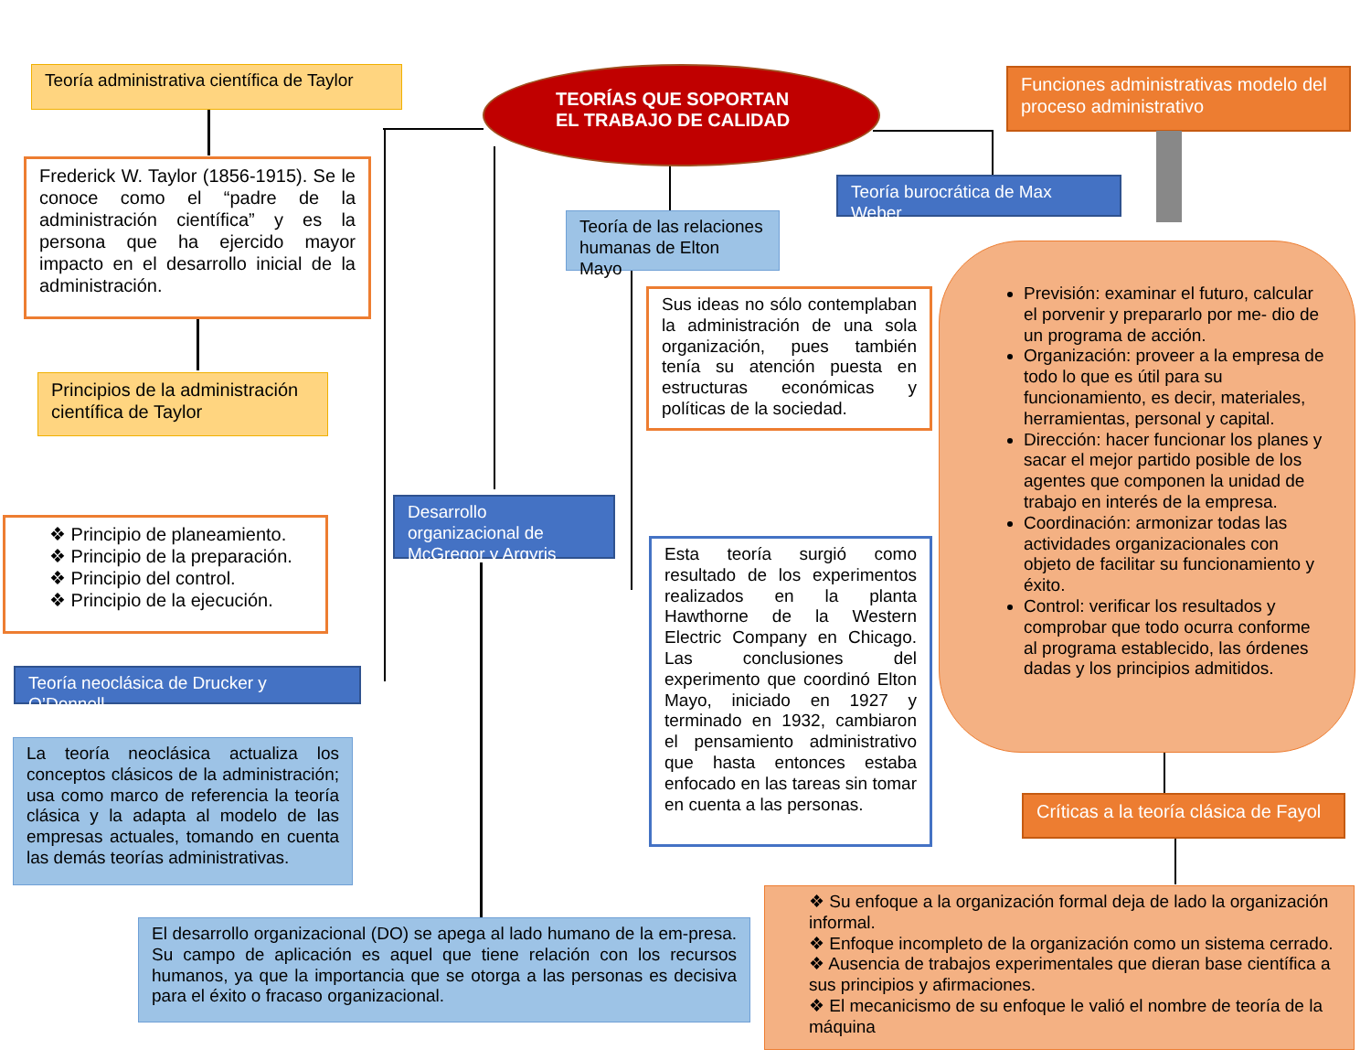TEORÍAS QUE SOPORTAN
EL TRABAJO DE CALIDAD
Teoría administrativa científica de Taylor
Frederick W. Taylor (1856-1915). Se le conoce como el “padre de la administración científica” y es la persona que ha ejercido mayor impacto en el desarrollo inicial de la administración.
Principios de la administración científica de Taylor
❖ Principio de planeamiento.
❖ Principio de la preparación.
❖ Principio del control.
❖ Principio de la ejecución.
Teoría neoclásica de Drucker y O’Donnell
La teoría neoclásica actualiza los conceptos clásicos de la administración; usa como marco de referencia la teoría clásica y la adapta al modelo de las empresas actuales, tomando en cuenta las demás teorías administrativas.
Desarrollo organizacional de McGregor y Argyris
El desarrollo organizacional (DO) se apega al lado humano de la em-presa. Su campo de aplicación es aquel que tiene relación con los recursos humanos, ya que la importancia que se otorga a las personas es decisiva para el éxito o fracaso organizacional.
Teoría de las relaciones humanas de Elton Mayo
Teoría burocrática de Max Weber
Sus ideas no sólo contemplaban la administración de una sola organización, pues también tenía su atención puesta en estructuras económicas y políticas de la sociedad.
Esta teoría surgió como resultado de los experimentos realizados en la planta Hawthorne de la Western Electric Company en Chicago. Las conclusiones del experimento que coordinó Elton Mayo, iniciado en 1927 y terminado en 1932, cambiaron el pensamiento administrativo que hasta entonces estaba enfocado en las tareas sin tomar en cuenta a las personas.
Funciones administrativas modelo del proceso administrativo
Previsión: examinar el futuro, calcular el porvenir y prepararlo por me- dio de un programa de acción.
Organización: proveer a la empresa de todo lo que es útil para su funcionamiento, es decir, materiales, herramientas, personal y capital.
Dirección: hacer funcionar los planes y sacar el mejor partido posible de los agentes que componen la unidad de trabajo en interés de la empresa.
Coordinación: armonizar todas las actividades organizacionales con objeto de facilitar su funcionamiento y éxito.
Control: verificar los resultados y comprobar que todo ocurra conforme al programa establecido, las órdenes dadas y los principios admitidos.
Críticas a la teoría clásica de Fayol
❖ Su enfoque a la organización formal deja de lado la organización informal.
❖ Enfoque incompleto de la organización como un sistema cerrado.
❖ Ausencia de trabajos experimentales que dieran base científica a sus principios y afirmaciones.
❖ El mecanicismo de su enfoque le valió el nombre de teoría de la máquina